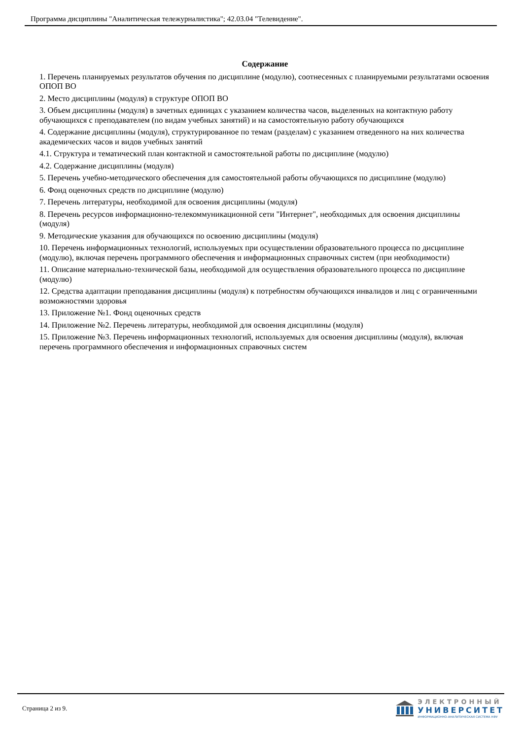Программа дисциплины "Аналитическая тележурналистика"; 42.03.04 "Телевидение".
Содержание
1. Перечень планируемых результатов обучения по дисциплине (модулю), соотнесенных с планируемыми результатами освоения ОПОП ВО
2. Место дисциплины (модуля) в структуре ОПОП ВО
3. Объем дисциплины (модуля) в зачетных единицах с указанием количества часов, выделенных на контактную работу обучающихся с преподавателем (по видам учебных занятий) и на самостоятельную работу обучающихся
4. Содержание дисциплины (модуля), структурированное по темам (разделам) с указанием отведенного на них количества академических часов и видов учебных занятий
4.1. Структура и тематический план контактной и самостоятельной работы по дисциплине (модулю)
4.2. Содержание дисциплины (модуля)
5. Перечень учебно-методического обеспечения для самостоятельной работы обучающихся по дисциплине (модулю)
6. Фонд оценочных средств по дисциплине (модулю)
7. Перечень литературы, необходимой для освоения дисциплины (модуля)
8. Перечень ресурсов информационно-телекоммуникационной сети "Интернет", необходимых для освоения дисциплины (модуля)
9. Методические указания для обучающихся по освоению дисциплины (модуля)
10. Перечень информационных технологий, используемых при осуществлении образовательного процесса по дисциплине (модулю), включая перечень программного обеспечения и информационных справочных систем (при необходимости)
11. Описание материально-технической базы, необходимой для осуществления образовательного процесса по дисциплине (модулю)
12. Средства адаптации преподавания дисциплины (модуля) к потребностям обучающихся инвалидов и лиц с ограниченными возможностями здоровья
13. Приложение №1. Фонд оценочных средств
14. Приложение №2. Перечень литературы, необходимой для освоения дисциплины (модуля)
15. Приложение №3. Перечень информационных технологий, используемых для освоения дисциплины (модуля), включая перечень программного обеспечения и информационных справочных систем
Страница 2 из 9.
ЭЛЕКТРОННЫЙ
УНИВЕРСИТЕТ
ИНФОРМАЦИОННО-АНАЛИТИЧЕСКАЯ СИСТЕМА КФУ